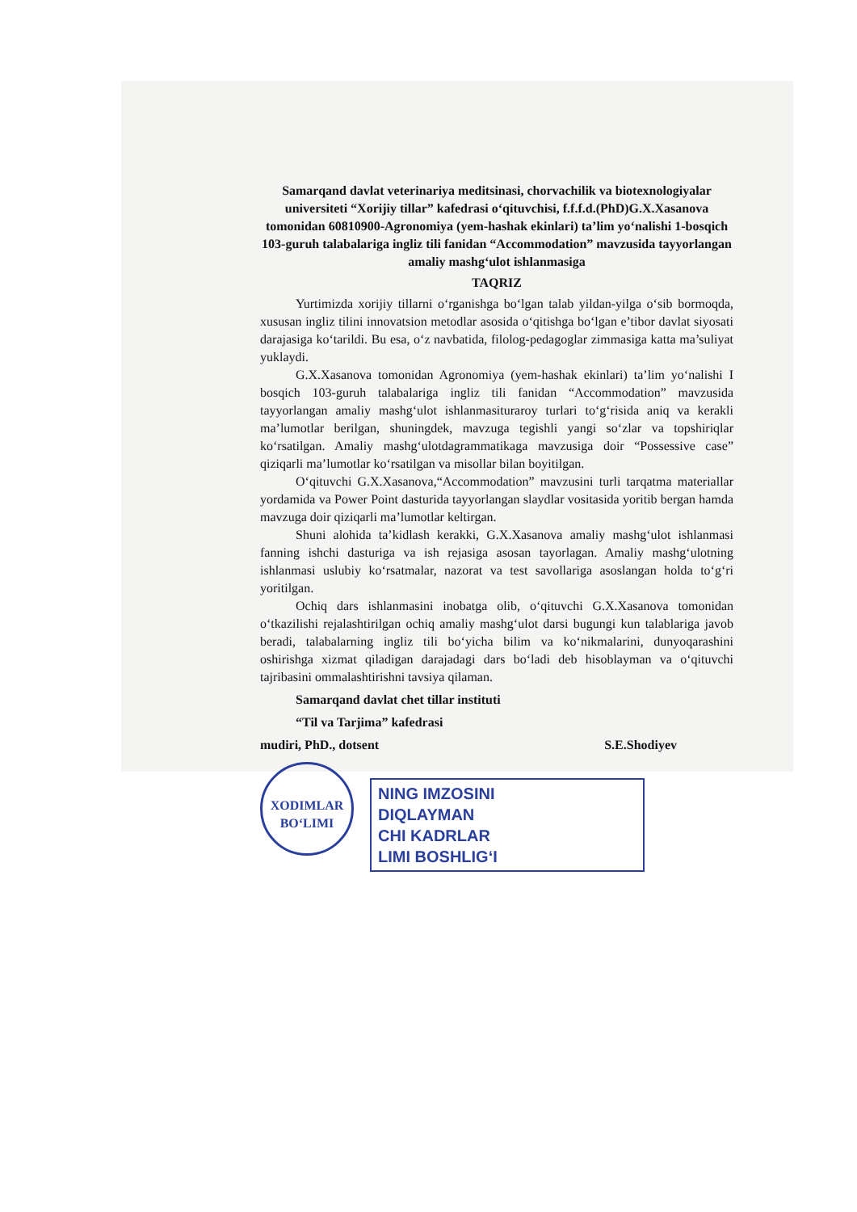Samarqand davlat veterinariya meditsinasi, chorvachilik va biotexnologiyalar universiteti “Xorijiy tillar” kafedrasi o‘qituvchisi, f.f.f.d.(PhD)G.X.Xasanova tomonidan 60810900-Agronomiya (yem-hashak ekinlari) ta’lim yo‘nalishi 1-bosqich 103-guruh talabalariga ingliz tili fanidan “Accommodation” mavzusida tayyorlangan amaliy mashg‘ulot ishlanmasiga
TAQRIZ
Yurtimizda xorijiy tillarni o‘rganishga bo‘lgan talab yildan-yilga o‘sib bormoqda, xususan ingliz tilini innovatsion metodlar asosida o‘qitishga bo‘lgan e’tibor davlat siyosati darajasiga ko‘tarildi. Bu esa, o‘z navbatida, filolog-pedagoglar zimmasiga katta ma’suliyat yuklaydi.
G.X.Xasanova tomonidan Agronomiya (yem-hashak ekinlari) ta’lim yo‘nalishi I bosqich 103-guruh talabalariga ingliz tili fanidan “Accommodation” mavzusida tayyorlangan amaliy mashg‘ulot ishlanmasituraroy turlari to‘g‘risida aniq va kerakli ma’lumotlar berilgan, shuningdek, mavzuga tegishli yangi so‘zlar va topshiriqlar ko‘rsatilgan. Amaliy mashg‘ulotdagrammatikaga mavzusiga doir “Possessive case” qiziqarli ma’lumotlar ko‘rsatilgan va misollar bilan boyitilgan.
O‘qituvchi G.X.Xasanova,“Accommodation” mavzusini turli tarqatma materiallar yordamida va Power Point dasturida tayyorlangan slaydlar vositasida yoritib bergan hamda mavzuga doir qiziqarli ma’lumotlar keltirgan.
Shuni alohida ta’kidlash kerakki, G.X.Xasanova amaliy mashg‘ulot ishlanmasi fanning ishchi dasturiga va ish rejasiga asosan tayorlagan. Amaliy mashg‘ulotning ishlanmasi uslubiy ko‘rsatmalar, nazorat va test savollariga asoslangan holda to‘g‘ri yoritilgan.
Ochiq dars ishlanmasini inobatga olib, o‘qituvchi G.X.Xasanova tomonidan o‘tkazilishi rejalashtirilgan ochiq amaliy mashg‘ulot darsi bugungi kun talablariga javob beradi, talabalarning ingliz tili bo‘yicha bilim va ko‘nikmalarini, dunyoqarashini oshirishga xizmat qiladigan darajadagi dars bo‘ladi deb hisoblayman va o‘qituvchi tajribasini ommalashtirishni tavsiya qilaman.
Samarqand davlat chet tillar instituti
“Til va Tarjima” kafedrasi
mudiri, PhD., dotsent S.E.Shodiyev
XODIMLAR BO‘LIMI
NING IMZOSINI
DIQLAYMAN
CHI KADRLAR
LIMI BOSHLIG‘I